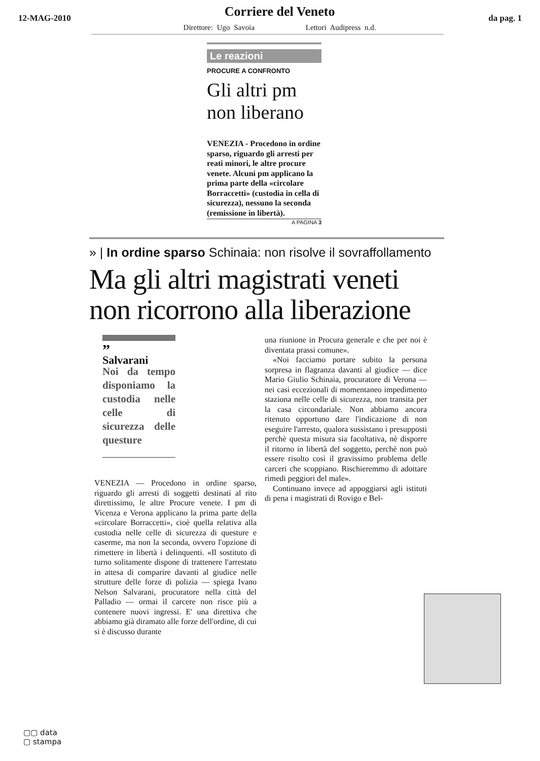12-MAG-2010
Corriere del Veneto
Direttore: Ugo Savoia Lettori Audipress n.d.
da pag. 1
Le reazioni
PROCURE A CONFRONTO
Gli altri pm
non liberano
VENEZIA - Procedono in ordine sparso, riguardo gli arresti per reati minori, le altre procure venete. Alcuni pm applicano la prima parte della «circolare Borraccetti» (custodia in cella di sicurezza), nessuno la seconda (remissione in libertà).
A PAGINA 3
» | In ordine sparso Schinaia: non risolve il sovraffollamento
Ma gli altri magistrati veneti non ricorrono alla liberazione
”
Salvarani
Noi da tempo disponiamo la custodia nelle celle di sicurezza delle questure
VENEZIA — Procedono in ordine sparso, riguardo gli arresti di soggetti destinati al rito direttissimo, le altre Procure venete. I pm di Vicenza e Verona applicano la prima parte della «circolare Borraccetti», cioè quella relativa alla custodia nelle celle di sicurezza di questure e caserme, ma non la seconda, ovvero l'opzione di rimettere in libertà i delinquenti. «Il sostituto di turno solitamente dispone di trattenere l'arrestato in attesa di comparire davanti al giudice nelle strutture delle forze di polizia — spiega Ivano Nelson Salvarani, procuratore nella città del Palladio — ormai il carcere non risce più a contenere nuovi ingressi. E' una direttiva che abbiamo già diramato alle forze dell'ordine, di cui si è discusso durante
una riunione in Procura generale e che per noi è diventata prassi comune».
«Noi facciamo portare subito la persona sorpresa in flagranza davanti al giudice — dice Mario Giulio Schinaia, procuratore di Verona — nei casi eccezionali di momentaneo impedimento staziona nelle celle di sicurezza, non transita per la casa circondariale. Non abbiamo ancora ritenuto opportuno dare l'indicazione di non eseguire l'arresto, qualora sussistano i presupposti perchè questa misura sia facoltativa, nè disporre il ritorno in libertà del soggetto, perchè non può essere risolto così il gravissimo problema delle carceri che scoppiano. Rischieremmo di adottare rimedi peggiori del male».
Continuano invece ad appoggiarsi agli istituti di pena i magistrati di Rovigo e Bel-
▢▢ data
▢ stampa